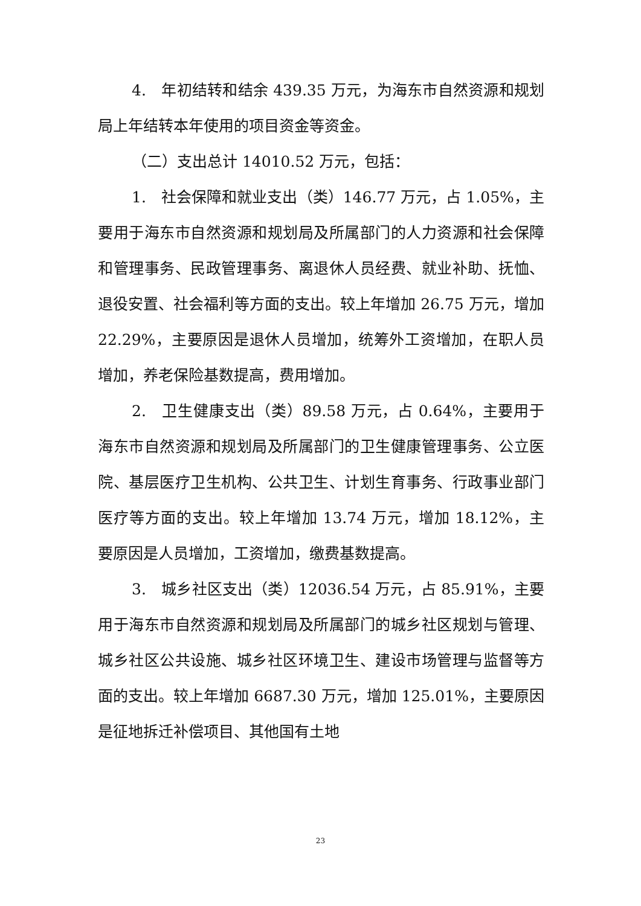4.　年初结转和结余 439.35 万元，为海东市自然资源和规划局上年结转本年使用的项目资金等资金。
（二）支出总计 14010.52 万元，包括：
1.　社会保障和就业支出（类）146.77 万元，占 1.05%，主要用于海东市自然资源和规划局及所属部门的人力资源和社会保障和管理事务、民政管理事务、离退休人员经费、就业补助、抚恤、退役安置、社会福利等方面的支出。较上年增加 26.75 万元，增加 22.29%，主要原因是退休人员增加，统筹外工资增加，在职人员增加，养老保险基数提高，费用增加。
2.　卫生健康支出（类）89.58 万元，占 0.64%，主要用于海东市自然资源和规划局及所属部门的卫生健康管理事务、公立医院、基层医疗卫生机构、公共卫生、计划生育事务、行政事业部门医疗等方面的支出。较上年增加 13.74 万元，增加 18.12%，主要原因是人员增加，工资增加，缴费基数提高。
3.　城乡社区支出（类）12036.54 万元，占 85.91%，主要用于海东市自然资源和规划局及所属部门的城乡社区规划与管理、城乡社区公共设施、城乡社区环境卫生、建设市场管理与监督等方面的支出。较上年增加 6687.30 万元，增加 125.01%，主要原因是征地拆迁补偿项目、其他国有土地
23